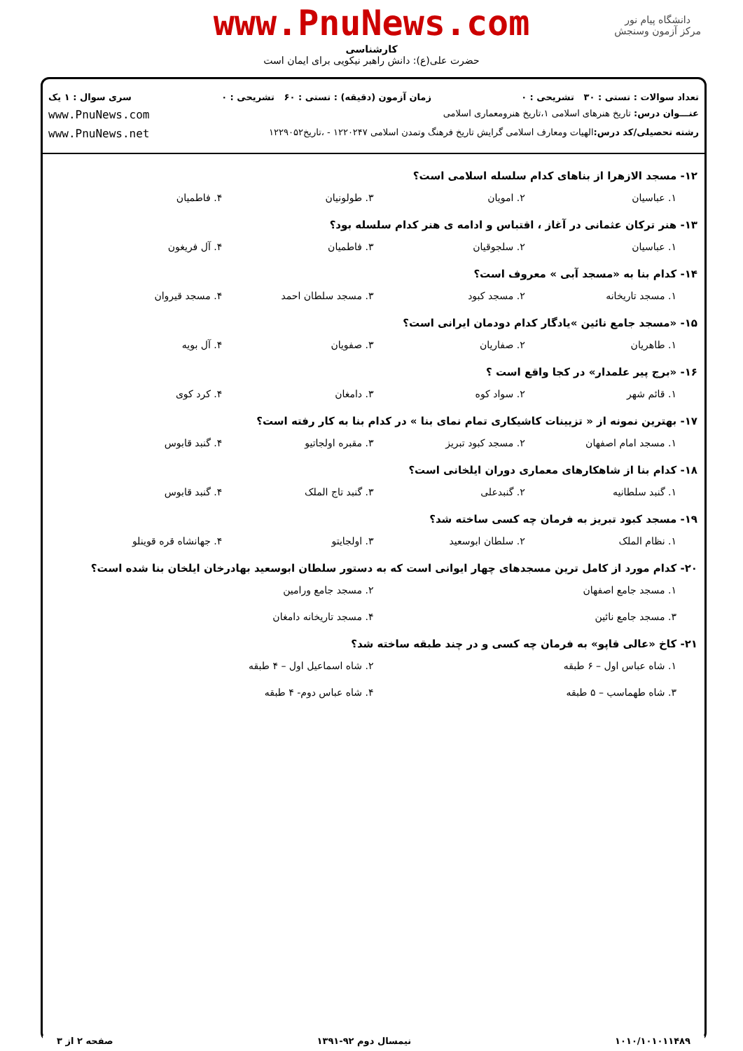دانشگاه پیام نور
مرکز آزمون وسنجش
www.PnuNews.com
کارشناسی
حضرت علی(ع): دانش راهبر نیکویی برای ایمان است
تعداد سوالات : تستی : ۳۰ تشریحی : ۰ زمان آزمون (دقیقه) : تستی : ۶۰ تشریحی : ۰ سری سوال : ۱ یک
عنـــوان درس: تاریخ هنرهای اسلامی ۱،تاریخ هنرومعماری اسلامی www.PnuNews.com
رشته تحصیلی/کد درس: الهیات ومعارف اسلامی گرایش تاریخ فرهنگ وتمدن اسلامی ۱۲۲۰۲۴۷ - ،تاریخ۱۲۲۹۰۵۲ www.PnuNews.net
۱۲- مسجد الازهرا از بناهای کدام سلسله اسلامی است؟
۱. عباسیان ۲. امویان ۳. طولونیان ۴. فاطمیان
۱۳- هنر ترکان عثمانی در آغاز ، اقتباس و ادامه ی هنر کدام سلسله بود؟
۱. عباسیان ۲. سلجوقیان ۳. فاطمیان ۴. آل فریغون
۱۴- کدام بنا به «مسجد آبی » معروف است؟
۱. مسجد تاریخانه ۲. مسجد کبود ۳. مسجد سلطان احمد ۴. مسجد قیروان
۱۵- «مسجد جامع نائین »یادگار کدام دودمان ایرانی است؟
۱. طاهریان ۲. صفاریان ۳. صفویان ۴. آل بویه
۱۶- «برج پیر علمدار» در کجا واقع است ؟
۱. قائم شهر ۲. سواد کوه ۳. دامغان ۴. کرد کوی
۱۷- بهترین نمونه از « تزیینات کاشیکاری تمام نمای بنا » در کدام بنا به کار رفته است؟
۱. مسجد امام اصفهان ۲. مسجد کبود تبریز ۳. مقبره اولجاتیو ۴. گنبد قابوس
۱۸- کدام بنا از شاهکارهای معماری دوران ایلخانی است؟
۱. گنبد سلطانیه ۲. گنبدعلی ۳. گنبد تاج الملک ۴. گنبد قابوس
۱۹- مسجد کبود تبریز به فرمان چه کسی ساخته شد؟
۱. نظام الملک ۲. سلطان ابوسعید ۳. اولجایتو ۴. جهانشاه قره قوینلو
۲۰- کدام مورد از کامل ترین مسجدهای چهار ایوانی است که به دستور سلطان ابوسعید بهادرخان ایلخان بنا شده است؟
۱. مسجد جامع اصفهان ۲. مسجد جامع ورامین ۳. مسجد جامع نائین ۴. مسجد تاریخانه دامغان
۲۱- کاخ «عالی قاپو» به فرمان چه کسی و در چند طبقه ساخته شد؟
۱. شاه عباس اول – ۶ طبقه ۲. شاه اسماعیل اول – ۴ طبقه ۳. شاه طهماسب – ۵ طبقه ۴. شاه عباس دوم- ۴ طبقه
۱۰۱۰/۱۰۱۰۱۱۴۸۹ نیمسال دوم ۹۲-۱۳۹۱ صفحه ۲ از ۳